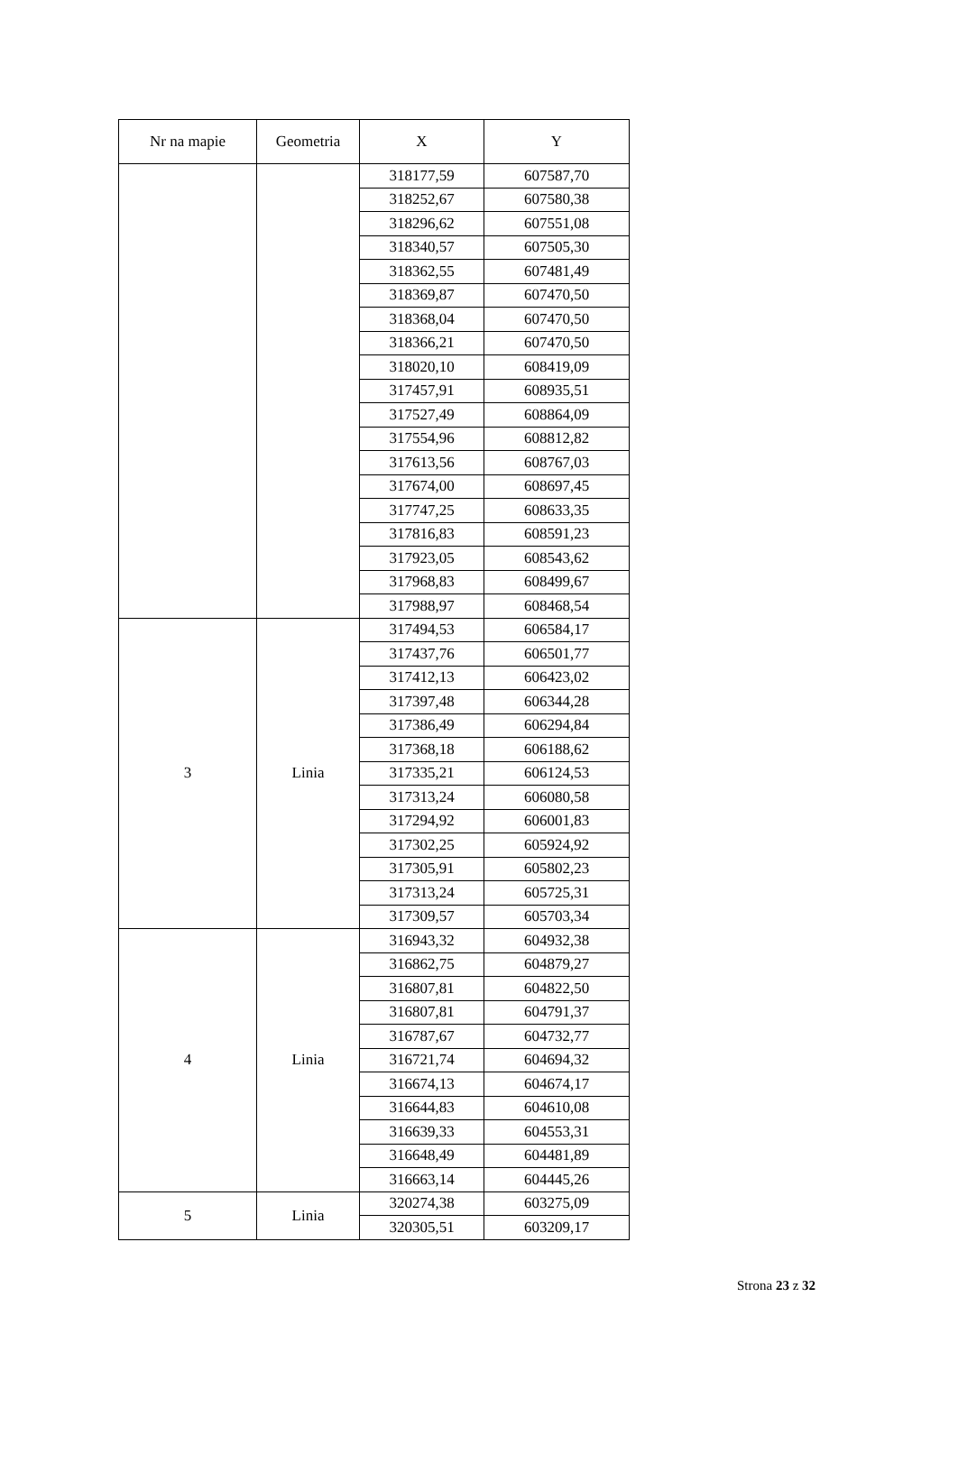| Nr na mapie | Geometria | X | Y |
| --- | --- | --- | --- |
| | | 318177,59 | 607587,70 |
| | | 318252,67 | 607580,38 |
| | | 318296,62 | 607551,08 |
| | | 318340,57 | 607505,30 |
| | | 318362,55 | 607481,49 |
| | | 318369,87 | 607470,50 |
| | | 318368,04 | 607470,50 |
| | | 318366,21 | 607470,50 |
| | | 318020,10 | 608419,09 |
| | | 317457,91 | 608935,51 |
| | | 317527,49 | 608864,09 |
| | | 317554,96 | 608812,82 |
| | | 317613,56 | 608767,03 |
| | | 317674,00 | 608697,45 |
| | | 317747,25 | 608633,35 |
| | | 317816,83 | 608591,23 |
| | | 317923,05 | 608543,62 |
| | | 317968,83 | 608499,67 |
| | | 317988,97 | 608468,54 |
| 3 | Linia | 317494,53 | 606584,17 |
| | | 317437,76 | 606501,77 |
| | | 317412,13 | 606423,02 |
| | | 317397,48 | 606344,28 |
| | | 317386,49 | 606294,84 |
| | | 317368,18 | 606188,62 |
| | | 317335,21 | 606124,53 |
| | | 317313,24 | 606080,58 |
| | | 317294,92 | 606001,83 |
| | | 317302,25 | 605924,92 |
| | | 317305,91 | 605802,23 |
| | | 317313,24 | 605725,31 |
| | | 317309,57 | 605703,34 |
| 4 | Linia | 316943,32 | 604932,38 |
| | | 316862,75 | 604879,27 |
| | | 316807,81 | 604822,50 |
| | | 316807,81 | 604791,37 |
| | | 316787,67 | 604732,77 |
| | | 316721,74 | 604694,32 |
| | | 316674,13 | 604674,17 |
| | | 316644,83 | 604610,08 |
| | | 316639,33 | 604553,31 |
| | | 316648,49 | 604481,89 |
| | | 316663,14 | 604445,26 |
| 5 | Linia | 320274,38 | 603275,09 |
| | | 320305,51 | 603209,17 |
Strona 23 z 32